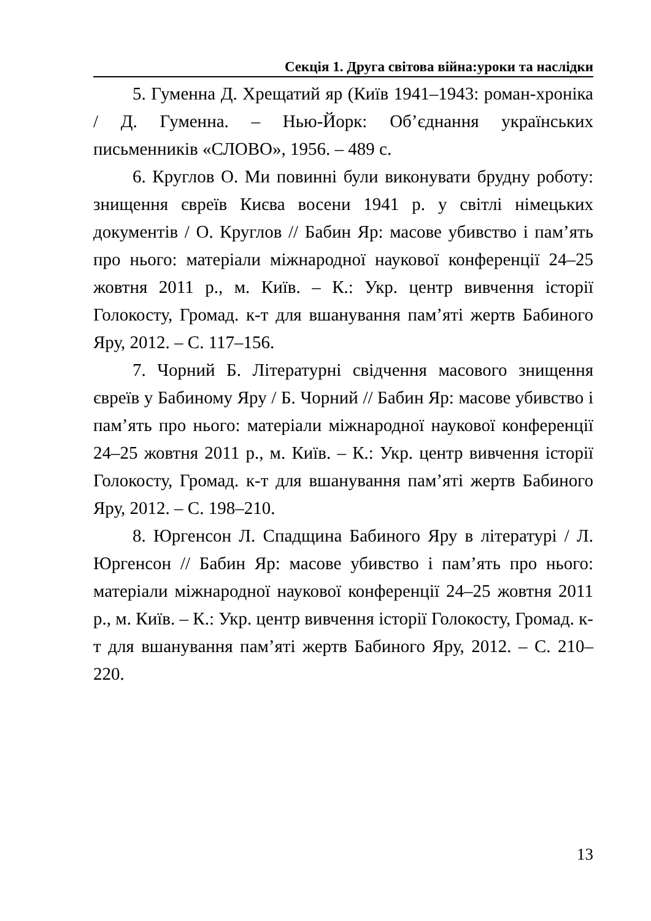Секція 1. Друга світова війна:уроки та наслідки
5. Гуменна Д. Хрещатий яр (Київ 1941–1943: роман-хроніка / Д. Гуменна. – Нью-Йорк: Об’єднання українських письменників «СЛОВО», 1956. – 489 с.
6. Круглов О. Ми повинні були виконувати брудну роботу: знищення євреїв Києва восени 1941 р. у світлі німецьких документів / О. Круглов // Бабин Яр: масове убивство і пам’ять про нього: матеріали міжнародної наукової конференції 24–25 жовтня 2011 р., м. Київ. – К.: Укр. центр вивчення історії Голокосту, Громад. к-т для вшанування пам’яті жертв Бабиного Яру, 2012. – С. 117–156.
7. Чорний Б. Літературні свідчення масового знищення євреїв у Бабиному Яру / Б. Чорний // Бабин Яр: масове убивство і пам’ять про нього: матеріали міжнародної наукової конференції 24–25 жовтня 2011 р., м. Київ. – К.: Укр. центр вивчення історії Голокосту, Громад. к-т для вшанування пам’яті жертв Бабиного Яру, 2012. – С. 198–210.
8. Юргенсон Л. Спадщина Бабиного Яру в літературі / Л. Юргенсон // Бабин Яр: масове убивство і пам’ять про нього: матеріали міжнародної наукової конференції 24–25 жовтня 2011 р., м. Київ. – К.: Укр. центр вивчення історії Голокосту, Громад. к-т для вшанування пам’яті жертв Бабиного Яру, 2012. – С. 210–220.
13